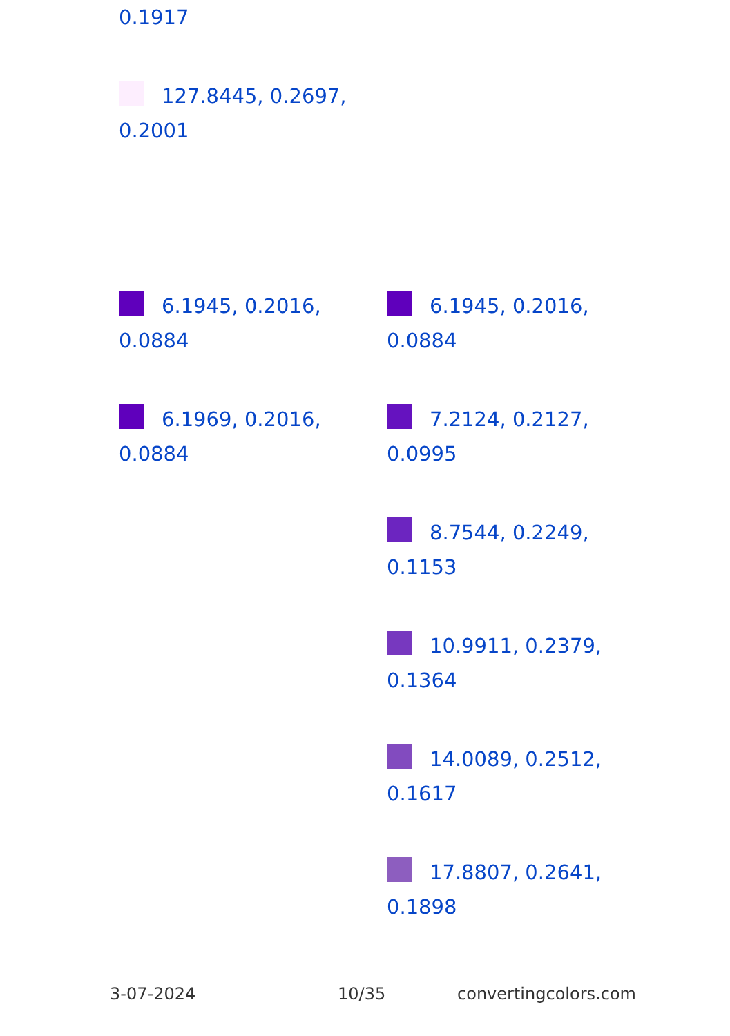0.1917
127.8445, 0.2697, 0.2001
6.1945, 0.2016, 0.0884
6.1945, 0.2016, 0.0884
6.1969, 0.2016, 0.0884
7.2124, 0.2127, 0.0995
8.7544, 0.2249, 0.1153
10.9911, 0.2379, 0.1364
14.0089, 0.2512, 0.1617
17.8807, 0.2641, 0.1898
3-07-2024 10/35 convertingcolors.com